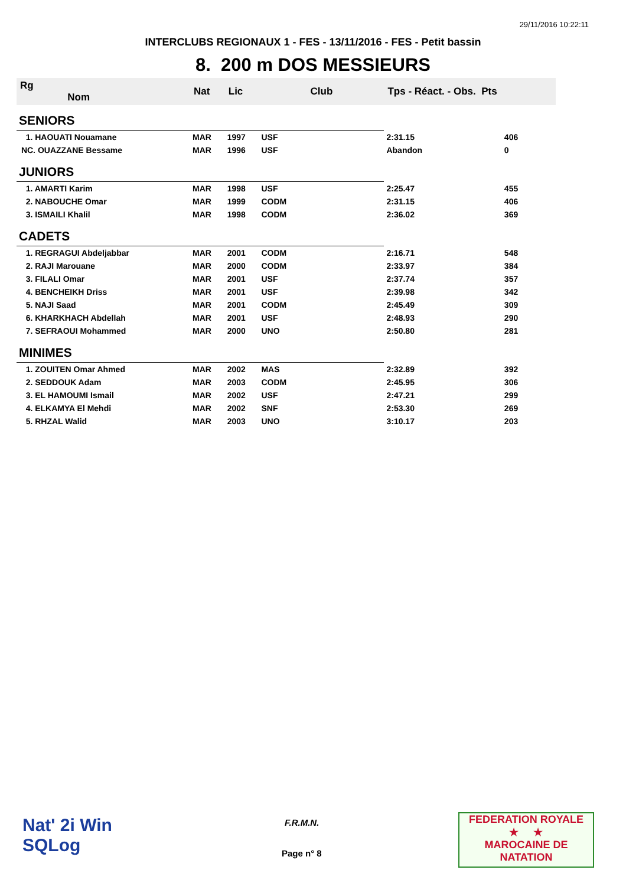29/11/2016 10:22:11
INTERCLUBS REGIONAUX 1 - FES - 13/11/2016 - FES - Petit bassin
8. 200 m DOS MESSIEURS
| Rg Nom | | Nat | Lic | Club | Tps - Réact. - Obs. Pts | |
| --- | --- | --- | --- | --- | --- | --- |
| SENIORS | | | | | | |
| 1. HAOUATI Nouamane | | MAR | 1997 | USF | 2:31.15 | 406 |
| NC. OUAZZANE Bessame | | MAR | 1996 | USF | Abandon | 0 |
| JUNIORS | | | | | | |
| 1. AMARTI Karim | | MAR | 1998 | USF | 2:25.47 | 455 |
| 2. NABOUCHE Omar | | MAR | 1999 | CODM | 2:31.15 | 406 |
| 3. ISMAILI Khalil | | MAR | 1998 | CODM | 2:36.02 | 369 |
| CADETS | | | | | | |
| 1. REGRAGUI Abdeljabbar | | MAR | 2001 | CODM | 2:16.71 | 548 |
| 2. RAJI Marouane | | MAR | 2000 | CODM | 2:33.97 | 384 |
| 3. FILALI Omar | | MAR | 2001 | USF | 2:37.74 | 357 |
| 4. BENCHEIKH Driss | | MAR | 2001 | USF | 2:39.98 | 342 |
| 5. NAJI Saad | | MAR | 2001 | CODM | 2:45.49 | 309 |
| 6. KHARKHACH Abdellah | | MAR | 2001 | USF | 2:48.93 | 290 |
| 7. SEFRAOUI Mohammed | | MAR | 2000 | UNO | 2:50.80 | 281 |
| MINIMES | | | | | | |
| 1. ZOUITEN Omar Ahmed | | MAR | 2002 | MAS | 2:32.89 | 392 |
| 2. SEDDOUK Adam | | MAR | 2003 | CODM | 2:45.95 | 306 |
| 3. EL HAMOUMI Ismail | | MAR | 2002 | USF | 2:47.21 | 299 |
| 4. ELKAMYA El Mehdi | | MAR | 2002 | SNF | 2:53.30 | 269 |
| 5. RHZAL Walid | | MAR | 2003 | UNO | 3:10.17 | 203 |
Nat' 2i Win
SQLog
F.R.M.N.
Page n° 8
FEDERATION ROYALE
★ ★
MAROCAINE DE NATATION